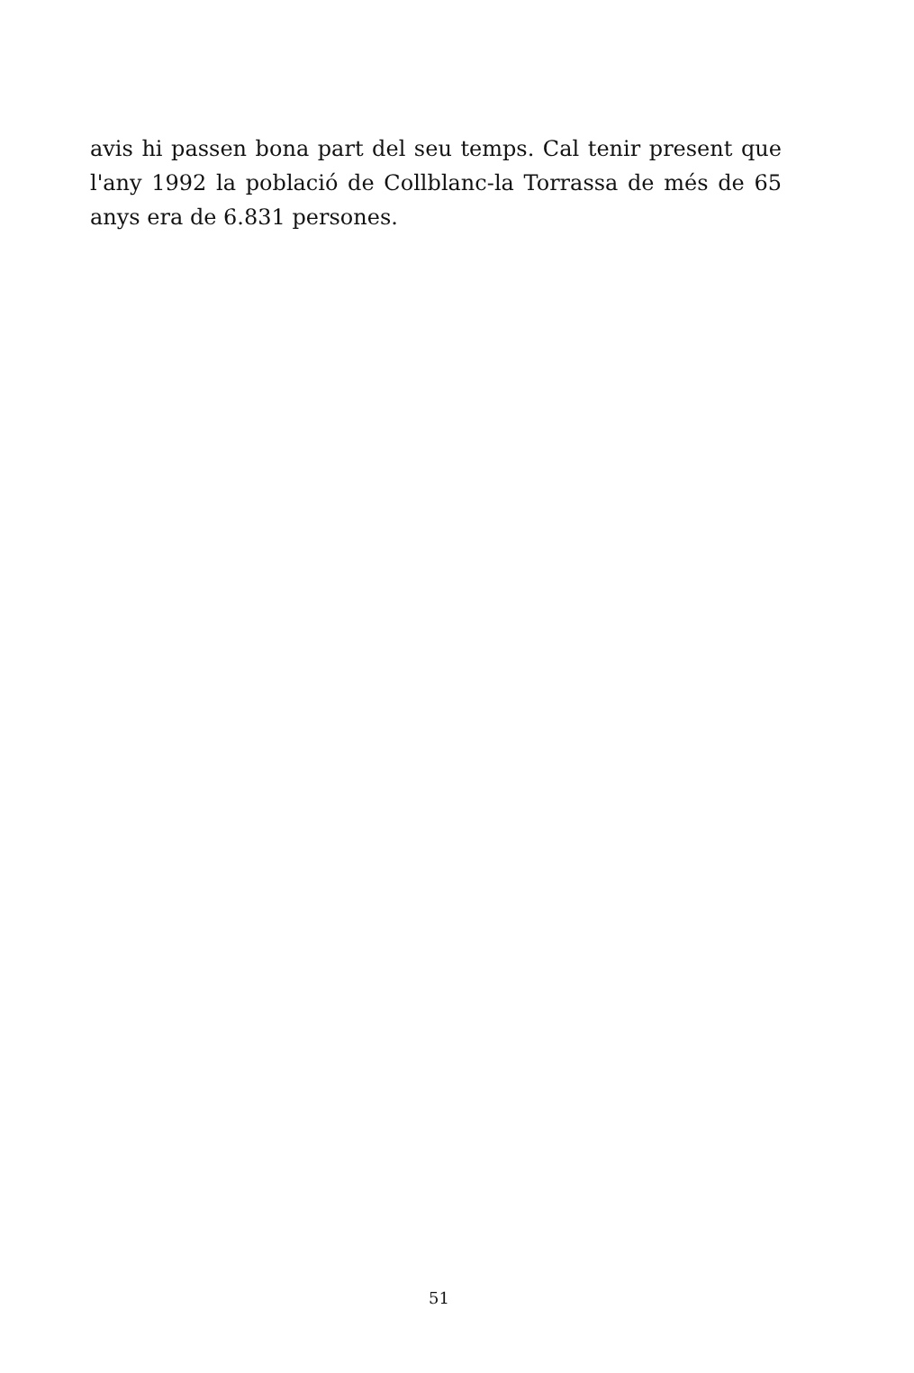avis hi passen bona part del seu temps. Cal tenir present que l'any 1992 la població de Collblanc-la Torrassa de més de 65 anys era de 6.831 persones.
51